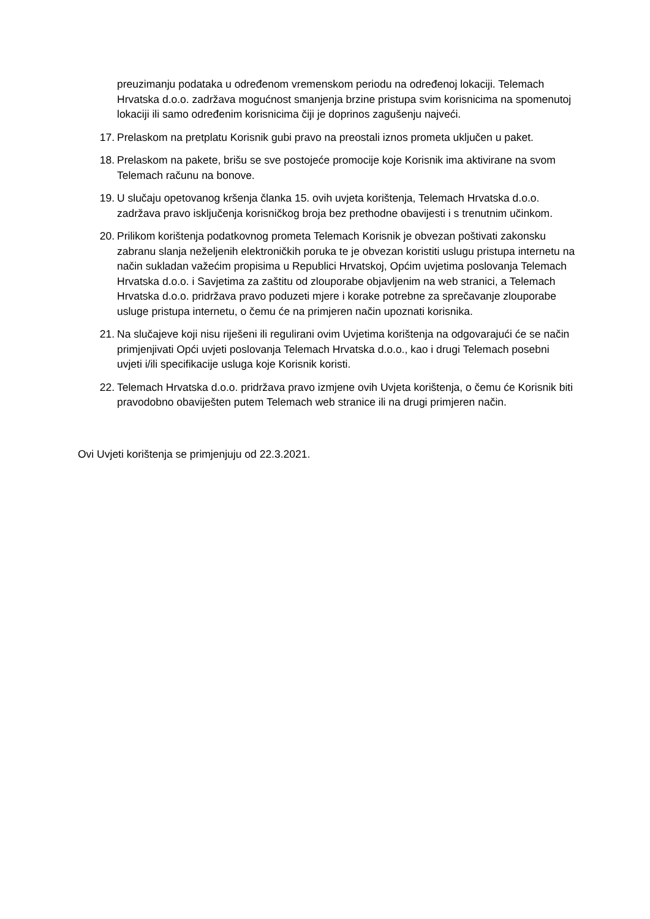preuzimanju podataka u određenom vremenskom periodu na određenoj lokaciji. Telemach Hrvatska d.o.o. zadržava mogućnost smanjenja brzine pristupa svim korisnicima na spomenutoj lokaciji ili samo određenim korisnicima čiji je doprinos zagušenju najveći.
17. Prelaskom na pretplatu Korisnik gubi pravo na preostali iznos prometa uključen u paket.
18. Prelaskom na pakete, brišu se sve postojeće promocije koje Korisnik ima aktivirane na svom Telemach računu na bonove.
19. U slučaju opetovanog kršenja članka 15. ovih uvjeta korištenja, Telemach Hrvatska d.o.o. zadržava pravo isključenja korisničkog broja bez prethodne obavijesti i s trenutnim učinkom.
20. Prilikom korištenja podatkovnog prometa Telemach Korisnik je obvezan poštivati zakonsku zabranu slanja neželjenih elektroničkih poruka te je obvezan koristiti uslugu pristupa internetu na način sukladan važećim propisima u Republici Hrvatskoj, Općim uvjetima poslovanja Telemach Hrvatska d.o.o. i Savjetima za zaštitu od zlouporabe objavljenim na web stranici, a Telemach Hrvatska d.o.o. pridržava pravo poduzeti mjere i korake potrebne za sprečavanje zlouporabe usluge pristupa internetu, o čemu će na primjeren način upoznati korisnika.
21. Na slučajeve koji nisu riješeni ili regulirani ovim Uvjetima korištenja na odgovarajući će se način primjenjivati Opći uvjeti poslovanja Telemach Hrvatska d.o.o., kao i drugi Telemach posebni uvjeti i/ili specifikacije usluga koje Korisnik koristi.
22. Telemach Hrvatska d.o.o. pridržava pravo izmjene ovih Uvjeta korištenja, o čemu će Korisnik biti pravodobno obaviješten putem Telemach web stranice ili na drugi primjeren način.
Ovi Uvjeti korištenja se primjenjuju od 22.3.2021.